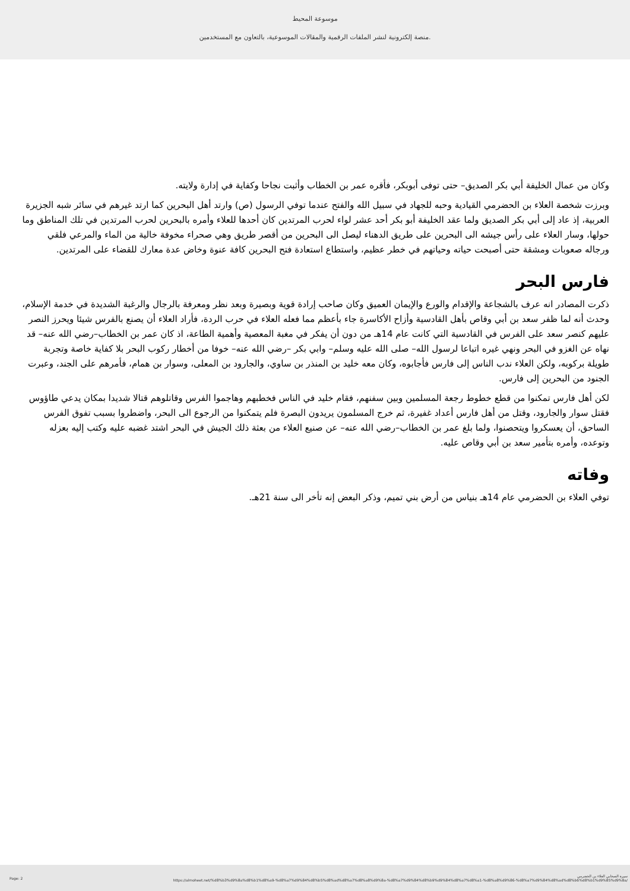موسوعة المحيط
منصة إلكترونية لنشر الملفات الرقمية والمقالات الموسوعية، بالتعاون مع المستخدمين.
وكان من عمال الخليفة أبي بكر الصديق– حتى توفى أبوبكر، فأقره عمر بن الخطاب وأثبت نجاحا وكفاية في إدارة ولايته.
وبرزت شخصة العلاء بن الحضرمي القيادية وحبه للجهاد في سبيل الله والفتح عندما توفي الرسول (ص) وارتد أهل البحرين كما ارتد غيرهم في سائر شبه الجزيرة العربية، إذ عاد إلى أبي بكر الصديق ولما عقد الخليفة أبو بكر أحد عشر لواء لحرب المرتدين كان أحدها للعلاء وأمره بالبحرين لحرب المرتدين في تلك المناطق وما حولها، وسار العلاء على رأس جيشه الى البحرين على طريق الدهناء ليصل الى البحرين من أقصر طريق وهي صحراء مخوفة خالية من الماء والمرعي فلقي ورجاله صعوبات ومشقة حتى أصبحت حياته وحياتهم في خطر عظيم، واستطاع استعادة فتح البحرين كافة عنوة وخاض عدة معارك للقضاء على المرتدين.
فارس البحر
ذكرت المصادر انه عرف بالشجاعة والإقدام والورع والإيمان العميق وكان صاحب إرادة قوية وبصيرة وبعد نظر ومعرفة بالرجال والرغبة الشديدة في خدمة الإسلام، وحدث أنه لما ظفر سعد بن أبي وقاص بأهل القادسية وأزاح الأكاسرة جاء بأعظم مما فعله العلاء في حرب الردة، فأراد العلاء أن يصنع بالفرس شيئا ويحرز النصر عليهم كنصر سعد على الفرس في القادسية التي كانت عام 14هـ من دون أن يفكر في مغبة المعصية وأهمية الطاعة، اذ كان عمر بن الخطاب–رضي الله عنه– قد نهاه عن الغزو في البحر ونهي غيره اتباعا لرسول الله– صلى الله عليه وسلم– وابي بكر –رضي الله عنه– خوفا من أخطار ركوب البحر بلا كفاية خاصة وتجربة طويلة بركوبه، ولكن العلاء ندب الناس إلى فارس فأجابوه، وكان معه خليد بن المنذر بن ساوي، والجارود بن المعلى، وسوار بن همام، فأمرهم على الجند، وعبرت الجنود من البحرين إلى فارس.
لكن أهل فارس تمكنوا من قطع خطوط رجعة المسلمين وبين سفنهم، فقام خليد في الناس فخطبهم وهاجموا الفرس وقاتلوهم قتالا شديدا بمكان يدعي طاؤوس فقتل سوار والجارود، وقتل من أهل فارس أعداد غفيرة، ثم خرج المسلمون يريدون البصرة فلم يتمكنوا من الرجوع الى البحر، واضطروا بسبب تفوق الفرس الساحق، أن يعسكروا ويتحصنوا، ولما بلغ عمر بن الخطاب–رضي الله عنه– عن صنيع العلاء من بعثة ذلك الجيش في البحر اشتد غضبه عليه وكتب إليه بعزله وتوعده، وأمره بتأمير سعد بن أبي وقاص عليه.
وفاته
توفي العلاء بن الحضرمي عام 14هـ بنياس من أرض بني تميم، وذكر البعض إنه تأخر الى سنة 21هـ.
Page: 2
سيرة الصحابي العلاء بن الحضرمي
https://almoheet.net/%d8%b3%d9%8a%d8%b1%d8%a9-%d8%a7%d9%84%d8%b5%d8%ad%d8%a7%d8%a8%d9%8a-%d8%a7%d9%84%d8%b9%d9%84%d8%a7%d8%a1-%d8%a8%d9%86-%d8%a7%d9%84%d8%ad%d8%b6%d8%b1%d9%85%d9%8a/